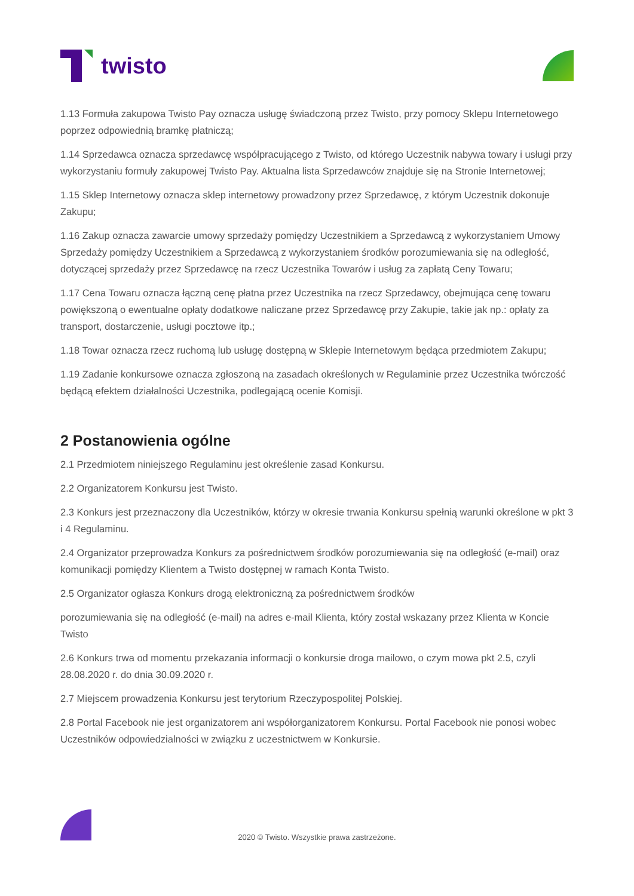twisto
1.13 Formuła zakupowa Twisto Pay oznacza usługę świadczoną przez Twisto, przy pomocy Sklepu Internetowego poprzez odpowiednią bramkę płatniczą;
1.14 Sprzedawca oznacza sprzedawcę współpracującego z Twisto, od którego Uczestnik nabywa towary i usługi przy wykorzystaniu formuły zakupowej Twisto Pay. Aktualna lista Sprzedawców znajduje się na Stronie Internetowej;
1.15 Sklep Internetowy oznacza sklep internetowy prowadzony przez Sprzedawcę, z którym Uczestnik dokonuje Zakupu;
1.16 Zakup oznacza zawarcie umowy sprzedaży pomiędzy Uczestnikiem a Sprzedawcą z wykorzystaniem Umowy Sprzedaży pomiędzy Uczestnikiem a Sprzedawcą z wykorzystaniem środków porozumiewania się na odległość, dotyczącej sprzedaży przez Sprzedawcę na rzecz Uczestnika Towarów i usług za zapłatą Ceny Towaru;
1.17 Cena Towaru oznacza łączną cenę płatna przez Uczestnika na rzecz Sprzedawcy, obejmująca cenę towaru powiększoną o ewentualne opłaty dodatkowe naliczane przez Sprzedawcę przy Zakupie, takie jak np.: opłaty za transport, dostarczenie, usługi pocztowe itp.;
1.18 Towar oznacza rzecz ruchomą lub usługę dostępną w Sklepie Internetowym będąca przedmiotem Zakupu;
1.19 Zadanie konkursowe oznacza zgłoszoną na zasadach określonych w Regulaminie przez Uczestnika twórczość będącą efektem działalności Uczestnika, podlegającą ocenie Komisji.
2 Postanowienia ogólne
2.1 Przedmiotem niniejszego Regulaminu jest określenie zasad Konkursu.
2.2 Organizatorem Konkursu jest Twisto.
2.3 Konkurs jest przeznaczony dla Uczestników, którzy w okresie trwania Konkursu spełnią warunki określone w pkt 3 i 4 Regulaminu.
2.4 Organizator przeprowadza Konkurs za pośrednictwem środków porozumiewania się na odległość (e-mail) oraz komunikacji pomiędzy Klientem a Twisto dostępnej w ramach Konta Twisto.
2.5 Organizator ogłasza Konkurs drogą elektroniczną za pośrednictwem środków
porozumiewania się na odległość (e-mail) na adres e-mail Klienta, który został wskazany przez Klienta w Koncie Twisto
2.6 Konkurs trwa od momentu przekazania informacji o konkursie droga mailowo, o czym mowa pkt 2.5, czyli 28.08.2020 r. do dnia 30.09.2020 r.
2.7 Miejscem prowadzenia Konkursu jest terytorium Rzeczypospolitej Polskiej.
2.8 Portal Facebook nie jest organizatorem ani współorganizatorem Konkursu. Portal Facebook nie ponosi wobec Uczestników odpowiedzialności w związku z uczestnictwem w Konkursie.
2020 © Twisto. Wszystkie prawa zastrzeżone.